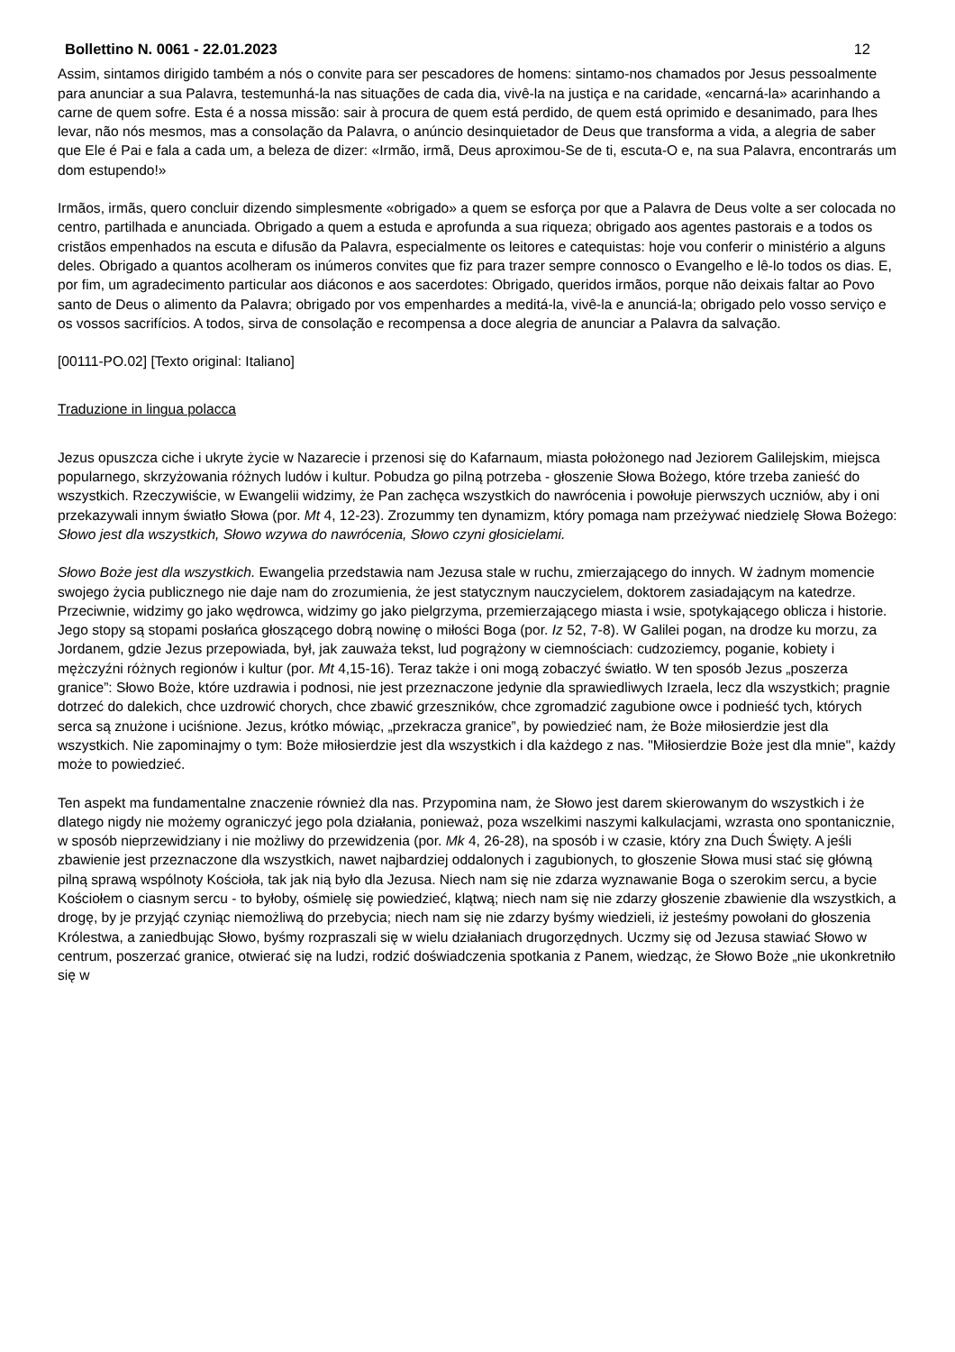Bollettino N. 0061 - 22.01.2023 12
Assim, sintamos dirigido também a nós o convite para ser pescadores de homens: sintamo-nos chamados por Jesus pessoalmente para anunciar a sua Palavra, testemunhá-la nas situações de cada dia, vivê-la na justiça e na caridade, «encarná-la» acarinhando a carne de quem sofre. Esta é a nossa missão: sair à procura de quem está perdido, de quem está oprimido e desanimado, para lhes levar, não nós mesmos, mas a consolação da Palavra, o anúncio desinquietador de Deus que transforma a vida, a alegria de saber que Ele é Pai e fala a cada um, a beleza de dizer: «Irmão, irmã, Deus aproximou-Se de ti, escuta-O e, na sua Palavra, encontrarás um dom estupendo!»
Irmãos, irmãs, quero concluir dizendo simplesmente «obrigado» a quem se esforça por que a Palavra de Deus volte a ser colocada no centro, partilhada e anunciada. Obrigado a quem a estuda e aprofunda a sua riqueza; obrigado aos agentes pastorais e a todos os cristãos empenhados na escuta e difusão da Palavra, especialmente os leitores e catequistas: hoje vou conferir o ministério a alguns deles. Obrigado a quantos acolheram os inúmeros convites que fiz para trazer sempre connosco o Evangelho e lê-lo todos os dias. E, por fim, um agradecimento particular aos diáconos e aos sacerdotes: Obrigado, queridos irmãos, porque não deixais faltar ao Povo santo de Deus o alimento da Palavra; obrigado por vos empenhardes a meditá-la, vivê-la e anunciá-la; obrigado pelo vosso serviço e os vossos sacrifícios. A todos, sirva de consolação e recompensa a doce alegria de anunciar a Palavra da salvação.
[00111-PO.02] [Texto original: Italiano]
Traduzione in lingua polacca
Jezus opuszcza ciche i ukryte życie w Nazarecie i przenosi się do Kafarnaum, miasta położonego nad Jeziorem Galilejskim, miejsca popularnego, skrzyżowania różnych ludów i kultur. Pobudza go pilną potrzeba - głoszenie Słowa Bożego, które trzeba zanieść do wszystkich. Rzeczywiście, w Ewangelii widzimy, że Pan zachęca wszystkich do nawrócenia i powołuje pierwszych uczniów, aby i oni przekazywali innym światło Słowa (por. Mt 4, 12-23). Zrozummy ten dynamizm, który pomaga nam przeżywać niedzielę Słowa Bożego: Słowo jest dla wszystkich, Słowo wzywa do nawrócenia, Słowo czyni głosicielami.
Słowo Boże jest dla wszystkich. Ewangelia przedstawia nam Jezusa stale w ruchu, zmierzającego do innych. W żadnym momencie swojego życia publicznego nie daje nam do zrozumienia, że jest statycznym nauczycielem, doktorem zasiadającym na katedrze. Przeciwnie, widzimy go jako wędrowca, widzimy go jako pielgrzyma, przemierzającego miasta i wsie, spotykającego oblicza i historie. Jego stopy są stopami posłańca głoszącego dobrą nowinę o miłości Boga (por. Iz 52, 7-8). W Galilei pogan, na drodze ku morzu, za Jordanem, gdzie Jezus przepowiada, był, jak zauważa tekst, lud pogrążony w ciemnościach: cudzoziemcy, poganie, kobiety i mężczyźni różnych regionów i kultur (por. Mt 4,15-16). Teraz także i oni mogą zobaczyć światło. W ten sposób Jezus „poszerza granice”: Słowo Boże, które uzdrawia i podnosi, nie jest przeznaczone jedynie dla sprawiedliwych Izraela, lecz dla wszystkich; pragnie dotrzeć do dalekich, chce uzdrowić chorych, chce zbawić grzeszników, chce zgromadzić zagubione owce i podnieść tych, których serca są znużone i uciśnione. Jezus, krótko mówiąc, „przekracza granice”, by powiedzieć nam, że Boże miłosierdzie jest dla wszystkich. Nie zapominajmy o tym: Boże miłosierdzie jest dla wszystkich i dla każdego z nas. "Miłosierdzie Boże jest dla mnie", każdy może to powiedzieć.
Ten aspekt ma fundamentalne znaczenie również dla nas. Przypomina nam, że Słowo jest darem skierowanym do wszystkich i że dlatego nigdy nie możemy ograniczyć jego pola działania, ponieważ, poza wszelkimi naszymi kalkulacjami, wzrasta ono spontanicznie, w sposób nieprzewidziany i nie możliwy do przewidzenia (por. Mk 4, 26-28), na sposób i w czasie, który zna Duch Święty. A jeśli zbawienie jest przeznaczone dla wszystkich, nawet najbardziej oddalonych i zagubionych, to głoszenie Słowa musi stać się główną pilną sprawą wspólnoty Kościoła, tak jak nią było dla Jezusa. Niech nam się nie zdarza wyznawanie Boga o szerokim sercu, a bycie Kościołem o ciasnym sercu - to byłoby, ośmielę się powiedzieć, klątwą; niech nam się nie zdarzy głoszenie zbawienie dla wszystkich, a drogę, by je przyjąć czyniąc niemożliwą do przebycia; niech nam się nie zdarzy byśmy wiedzieli, iż jesteśmy powołani do głoszenia Królestwa, a zaniedbując Słowo, byśmy rozpraszali się w wielu działaniach drugorzędnych. Uczmy się od Jezusa stawiać Słowo w centrum, poszerzać granice, otwierać się na ludzi, rodzić doświadczenia spotkania z Panem, wiedząc, że Słowo Boże „nie ukonkretniło się w